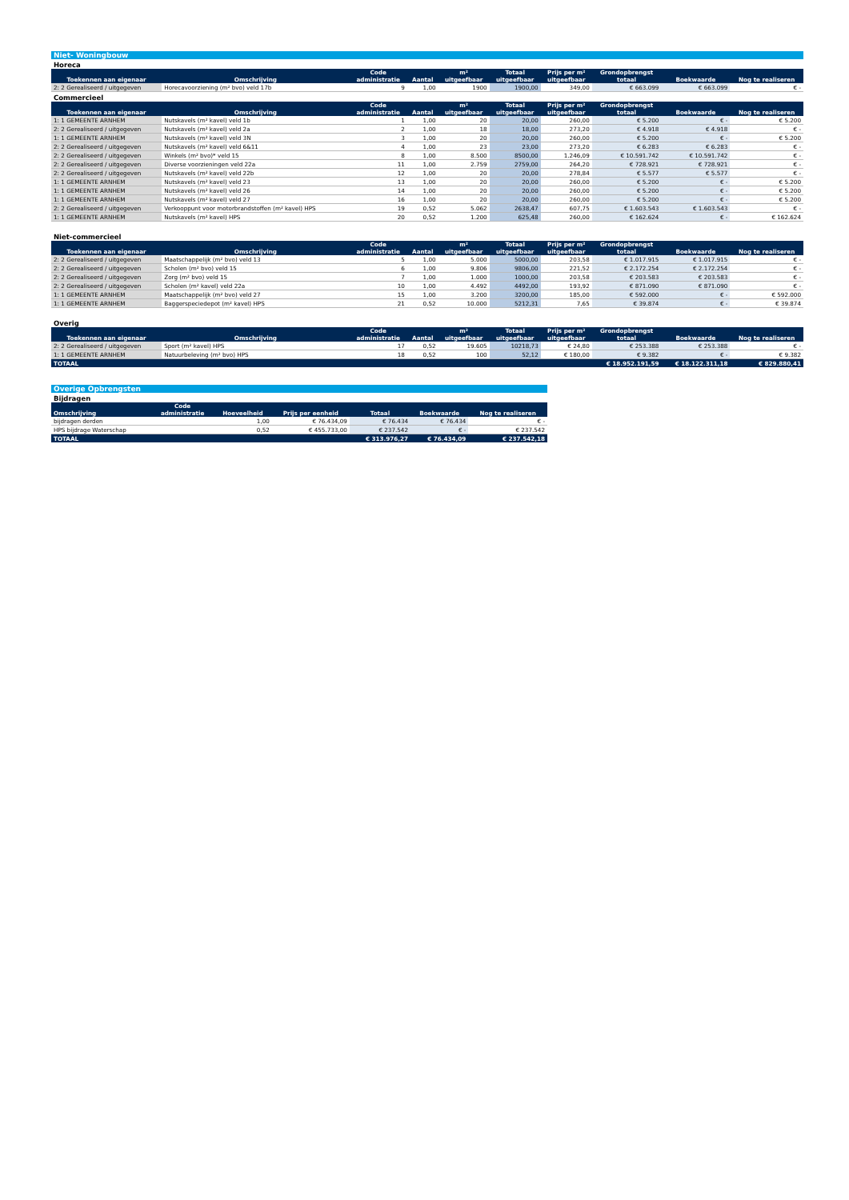| Niet- Woningbouw | | | | | | | | | |
| Horeca | | | | | | | | | |
| Toekennen aan eigenaar | Omschrijving | Code administratie | Aantal | m² uitgeefbaar | Totaal uitgeefbaar | Prijs per m² uitgeefbaar | Grondopbrengst totaal | Boekwaarde | Nog te realiseren |
| 2: 2 Gerealiseerd / uitgegeven | Horecavoorziening (m² bvo) veld 17b | 9 | 1,00 | 1900 | 1900,00 | 349,00 | € 663.099 | € 663.099 | € - |
| Commercieel | | | | | | | | | |
| Toekennen aan eigenaar | Omschrijving | Code administratie | Aantal | m² uitgeefbaar | Totaal uitgeefbaar | Prijs per m² uitgeefbaar | Grondopbrengst totaal | Boekwaarde | Nog te realiseren |
| 1: 1 GEMEENTE ARNHEM | Nutskavels (m² kavel) veld 1b | 1 | 1,00 | 20 | 20,00 | 260,00 | € 5.200 | € - | € 5.200 |
| 2: 2 Gerealiseerd / uitgegeven | Nutskavels (m² kavel) veld 2a | 2 | 1,00 | 18 | 18,00 | 273,20 | € 4.918 | € 4.918 | € - |
| 1: 1 GEMEENTE ARNHEM | Nutskavels (m² kavel) veld 3N | 3 | 1,00 | 20 | 20,00 | 260,00 | € 5.200 | € - | € 5.200 |
| 2: 2 Gerealiseerd / uitgegeven | Nutskavels (m² kavel) veld 6&11 | 4 | 1,00 | 23 | 23,00 | 273,20 | € 6.283 | € 6.283 | € - |
| 2: 2 Gerealiseerd / uitgegeven | Winkels (m² bvo)* veld 15 | 8 | 1,00 | 8.500 | 8500,00 | 1.246,09 | € 10.591.742 | € 10.591.742 | € - |
| 2: 2 Gerealiseerd / uitgegeven | Diverse voorzieningen veld 22a | 11 | 1,00 | 2.759 | 2759,00 | 264,20 | € 728.921 | € 728.921 | € - |
| 2: 2 Gerealiseerd / uitgegeven | Nutskavels (m² kavel) veld 22b | 12 | 1,00 | 20 | 20,00 | 278,84 | € 5.577 | € 5.577 | € - |
| 1: 1 GEMEENTE ARNHEM | Nutskavels (m² kavel) veld 23 | 13 | 1,00 | 20 | 20,00 | 260,00 | € 5.200 | € - | € 5.200 |
| 1: 1 GEMEENTE ARNHEM | Nutskavels (m² kavel) veld 26 | 14 | 1,00 | 20 | 20,00 | 260,00 | € 5.200 | € - | € 5.200 |
| 1: 1 GEMEENTE ARNHEM | Nutskavels (m² kavel) veld 27 | 16 | 1,00 | 20 | 20,00 | 260,00 | € 5.200 | € - | € 5.200 |
| 2: 2 Gerealiseerd / uitgegeven | Verkooppunt voor motorbrandstoffen (m² kavel) HPS | 19 | 0,52 | 5.062 | 2638,47 | 607,75 | € 1.603.543 | € 1.603.543 | € - |
| 1: 1 GEMEENTE ARNHEM | Nutskavels (m² kavel) HPS | 20 | 0,52 | 1.200 | 625,48 | 260,00 | € 162.624 | € - | € 162.624 |
| Niet-commercieel | | | | | | | | | |
| Toekennen aan eigenaar | Omschrijving | Code administratie | Aantal | m² uitgeefbaar | Totaal uitgeefbaar | Prijs per m² uitgeefbaar | Grondopbrengst totaal | Boekwaarde | Nog te realiseren |
| 2: 2 Gerealiseerd / uitgegeven | Maatschappelijk (m² bvo) veld 13 | 5 | 1,00 | 5.000 | 5000,00 | 203,58 | € 1.017.915 | € 1.017.915 | € - |
| 2: 2 Gerealiseerd / uitgegeven | Scholen (m² bvo) veld 15 | 6 | 1,00 | 9.806 | 9806,00 | 221,52 | € 2.172.254 | € 2.172.254 | € - |
| 2: 2 Gerealiseerd / uitgegeven | Zorg (m² bvo) veld 15 | 7 | 1,00 | 1.000 | 1000,00 | 203,58 | € 203.583 | € 203.583 | € - |
| 2: 2 Gerealiseerd / uitgegeven | Scholen (m² kavel) veld 22a | 10 | 1,00 | 4.492 | 4492,00 | 193,92 | € 871.090 | € 871.090 | € - |
| 1: 1 GEMEENTE ARNHEM | Maatschappelijk (m² bvo) veld 27 | 15 | 1,00 | 3.200 | 3200,00 | 185,00 | € 592.000 | € - | € 592.000 |
| 1: 1 GEMEENTE ARNHEM | Baggerspeciedepot (m² kavel) HPS | 21 | 0,52 | 10.000 | 5212,31 | 7,65 | € 39.874 | € - | € 39.874 |
| Overig | | | | | | | | | |
| Toekennen aan eigenaar | Omschrijving | Code administratie | Aantal | m² uitgeefbaar | Totaal uitgeefbaar | Prijs per m² uitgeefbaar | Grondopbrengst totaal | Boekwaarde | Nog te realiseren |
| 2: 2 Gerealiseerd / uitgegeven | Sport (m² kavel) HPS | 17 | 0,52 | 19.605 | 10218,73 | € 24,80 | € 253.388 | € 253.388 | € - |
| 1: 1 GEMEENTE ARNHEM | Natuurbeleving (m² bvo) HPS | 18 | 0,52 | 100 | 52,12 | € 180,00 | € 9.382 | € - | € 9.382 |
| TOTAAL | | | | | | | € 18.952.191,59 | € 18.122.311,18 | € 829.880,41 |
| Overige Opbrengsten | | | | | | |
| Bijdragen | | | | | | |
| Omschrijving | Code administratie | Hoeveelheid | Prijs per eenheid | Totaal | Boekwaarde | Nog te realiseren |
| bijdragen derden | | 1,00 | € 76.434,09 | € 76.434 | € 76.434 | € - |
| HPS bijdrage Waterschap | | 0,52 | € 455.733,00 | € 237.542 | € - | € 237.542 |
| TOTAAL | | | | € 313.976,27 | € 76.434,09 | € 237.542,18 |